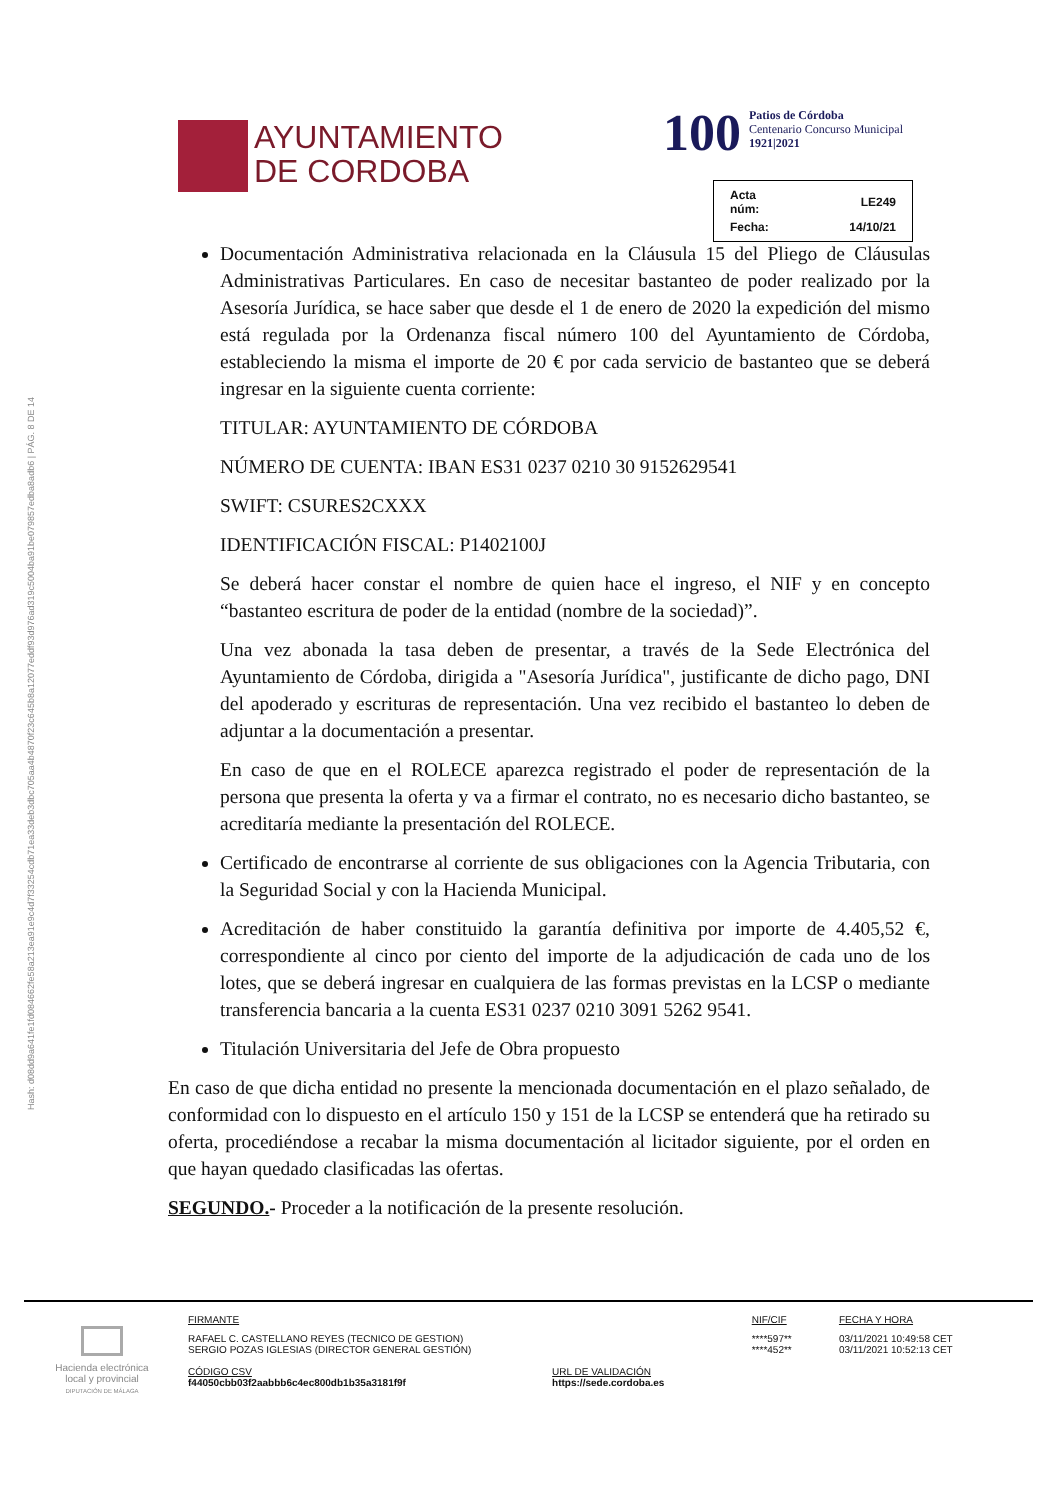Hash: d08dd9a641fe1fd084662fe58a213ea91e9c4d7f33254cdb71ea33deb3dbc705aa4b4870f23c645b8a12077eddf93d976ad319c5004ba91be079857edba8adb6 | PÁG. 8 DE 14
AYUNTAMIENTO
DE CORDOBA
100 Patios de Córdoba
Centenario Concurso Municipal
1921|2021
| Acta núm: | LE249 |
| Fecha: | 14/10/21 |
Documentación Administrativa relacionada en la Cláusula 15 del Pliego de Cláusulas Administrativas Particulares. En caso de necesitar bastanteo de poder realizado por la Asesoría Jurídica, se hace saber que desde el 1 de enero de 2020 la expedición del mismo está regulada por la Ordenanza fiscal número 100 del Ayuntamiento de Córdoba, estableciendo la misma el importe de 20 € por cada servicio de bastanteo que se deberá ingresar en la siguiente cuenta corriente:
TITULAR: AYUNTAMIENTO DE CÓRDOBA
NÚMERO DE CUENTA: IBAN ES31 0237 0210 30 9152629541
SWIFT: CSURES2CXXX
IDENTIFICACIÓN FISCAL: P1402100J
Se deberá hacer constar el nombre de quien hace el ingreso, el NIF y en concepto “bastanteo escritura de poder de la entidad (nombre de la sociedad)”.
Una vez abonada la tasa deben de presentar, a través de la Sede Electrónica del Ayuntamiento de Córdoba, dirigida a "Asesoría Jurídica", justificante de dicho pago, DNI del apoderado y escrituras de representación. Una vez recibido el bastanteo lo deben de adjuntar a la documentación a presentar.
En caso de que en el ROLECE aparezca registrado el poder de representación de la persona que presenta la oferta y va a firmar el contrato, no es necesario dicho bastanteo, se acreditaría mediante la presentación del ROLECE.
Certificado de encontrarse al corriente de sus obligaciones con la Agencia Tributaria, con la Seguridad Social y con la Hacienda Municipal.
Acreditación de haber constituido la garantía definitiva por importe de 4.405,52 €, correspondiente al cinco por ciento del importe de la adjudicación de cada uno de los lotes, que se deberá ingresar en cualquiera de las formas previstas en la LCSP o mediante transferencia bancaria a la cuenta ES31 0237 0210 3091 5262 9541.
Titulación Universitaria del Jefe de Obra propuesto
En caso de que dicha entidad no presente la mencionada documentación en el plazo señalado, de conformidad con lo dispuesto en el artículo 150 y 151 de la LCSP se entenderá que ha retirado su oferta, procediéndose a recabar la misma documentación al licitador siguiente, por el orden en que hayan quedado clasificadas las ofertas.
SEGUNDO.- Proceder a la notificación de la presente resolución.
| Hacienda electrónica local y provincial DIPUTACIÓN DE MÁLAGA | FIRMANTE | | NIF/CIF | FECHA Y HORA |
| | RAFAEL C. CASTELLANO REYES (TECNICO DE GESTION) SERGIO POZAS IGLESIAS (DIRECTOR GENERAL GESTIÓN) | | ****597** ****452** | 03/11/2021 10:49:58 CET 03/11/2021 10:52:13 CET |
| | CÓDIGO CSV f44050cbb03f2aabbb6c4ec800db1b35a3181f9f | URL DE VALIDACIÓN https://sede.cordoba.es | | |